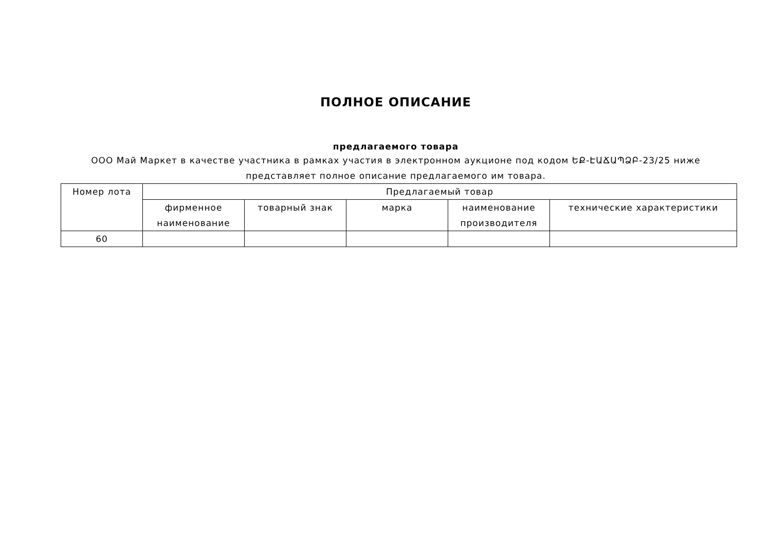ПОЛНОЕ ОПИСАНИЕ
предлагаемого товара
ООО Май Маркет в качестве участника в рамках участия в электронном аукционе под кодом ԵՔ-ԷԱՃԱՊՁԲ-23/25 ниже представляет полное описание предлагаемого им товара.
| Номер лота | Предлагаемый товар | | | | |
| --- | --- | --- | --- | --- | --- |
| | фирменное наименование | товарный знак | марка | наименование производителя | технические характеристики |
| 60 | | | | | |